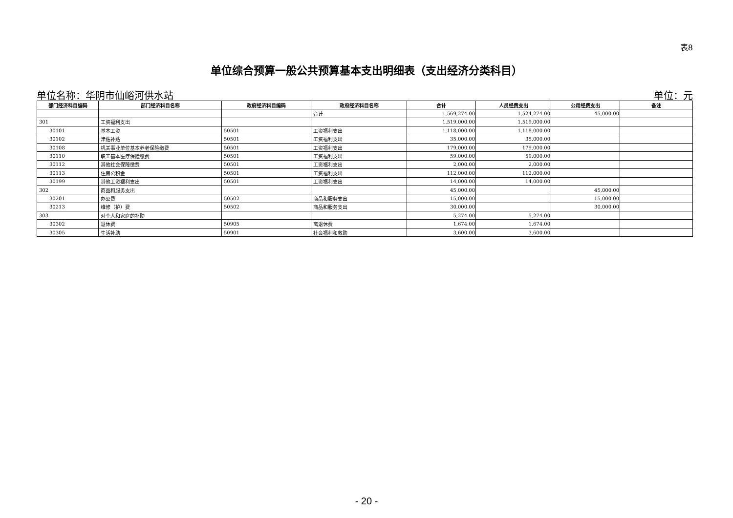表8
单位综合预算一般公共预算基本支出明细表（支出经济分类科目）
单位名称：华阴市仙峪河供水站 单位：元
| 部门经济科目编码 | 部门经济科目名称 | 政府经济科目编码 | 政府经济科目名称 | 合计 | 人员经费支出 | 公用经费支出 | 备注 |
| --- | --- | --- | --- | --- | --- | --- | --- |
| | | | 合计 | 1,569,274.00 | 1,524,274.00 | 45,000.00 | |
| 301 | 工资福利支出 | | | 1,519,000.00 | 1,519,000.00 | | |
| 30101 | 基本工资 | 50501 | 工资福利支出 | 1,118,000.00 | 1,118,000.00 | | |
| 30102 | 津贴补贴 | 50501 | 工资福利支出 | 35,000.00 | 35,000.00 | | |
| 30108 | 机关事业单位基本养老保险缴费 | 50501 | 工资福利支出 | 179,000.00 | 179,000.00 | | |
| 30110 | 职工基本医疗保险缴费 | 50501 | 工资福利支出 | 59,000.00 | 59,000.00 | | |
| 30112 | 其他社会保障缴费 | 50501 | 工资福利支出 | 2,000.00 | 2,000.00 | | |
| 30113 | 住房公积金 | 50501 | 工资福利支出 | 112,000.00 | 112,000.00 | | |
| 30199 | 其他工资福利支出 | 50501 | 工资福利支出 | 14,000.00 | 14,000.00 | | |
| 302 | 商品和服务支出 | | | 45,000.00 | | 45,000.00 | |
| 30201 | 办公费 | 50502 | 商品和服务支出 | 15,000.00 | | 15,000.00 | |
| 30213 | 维修（护）费 | 50502 | 商品和服务支出 | 30,000.00 | | 30,000.00 | |
| 303 | 对个人和家庭的补助 | | | 5,274.00 | 5,274.00 | | |
| 30302 | 退休费 | 50905 | 离退休费 | 1,674.00 | 1,674.00 | | |
| 30305 | 生活补助 | 50901 | 社会福利和救助 | 3,600.00 | 3,600.00 | | |
- 20 -